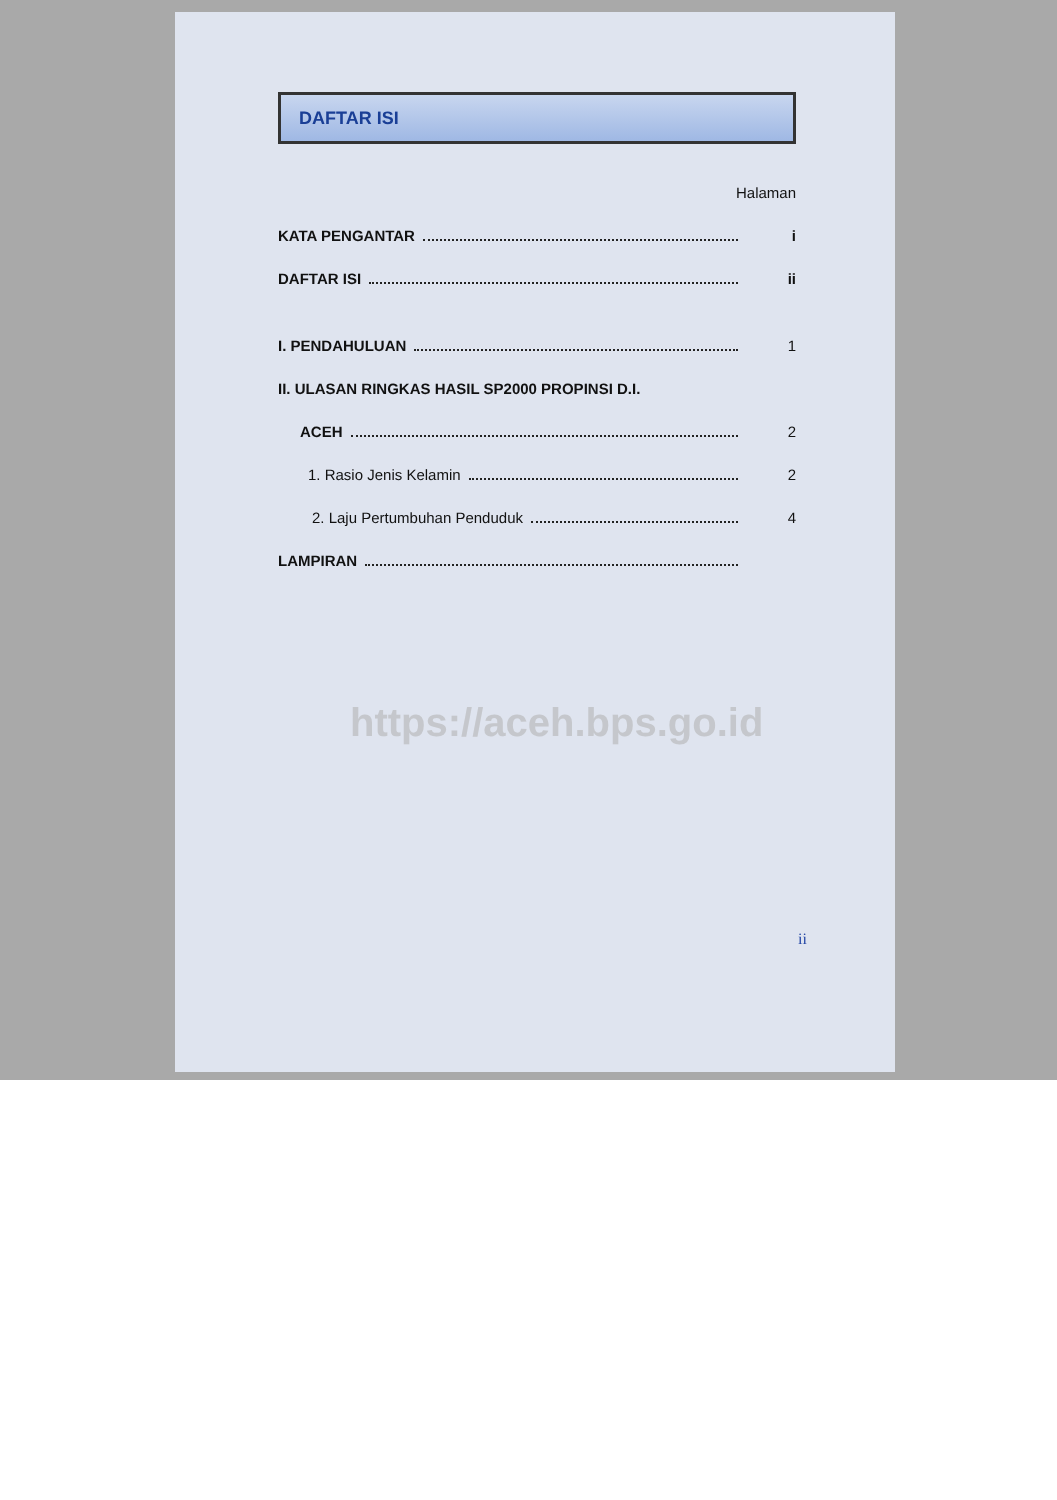DAFTAR ISI
Halaman
KATA PENGANTAR i
DAFTAR ISI ii
I. PENDAHULUAN 1
II. ULASAN RINGKAS HASIL SP2000 PROPINSI D.I.
ACEH 2
1. Rasio Jenis Kelamin 2
2. Laju Pertumbuhan Penduduk 4
LAMPIRAN
https://aceh.bps.go.id
ii